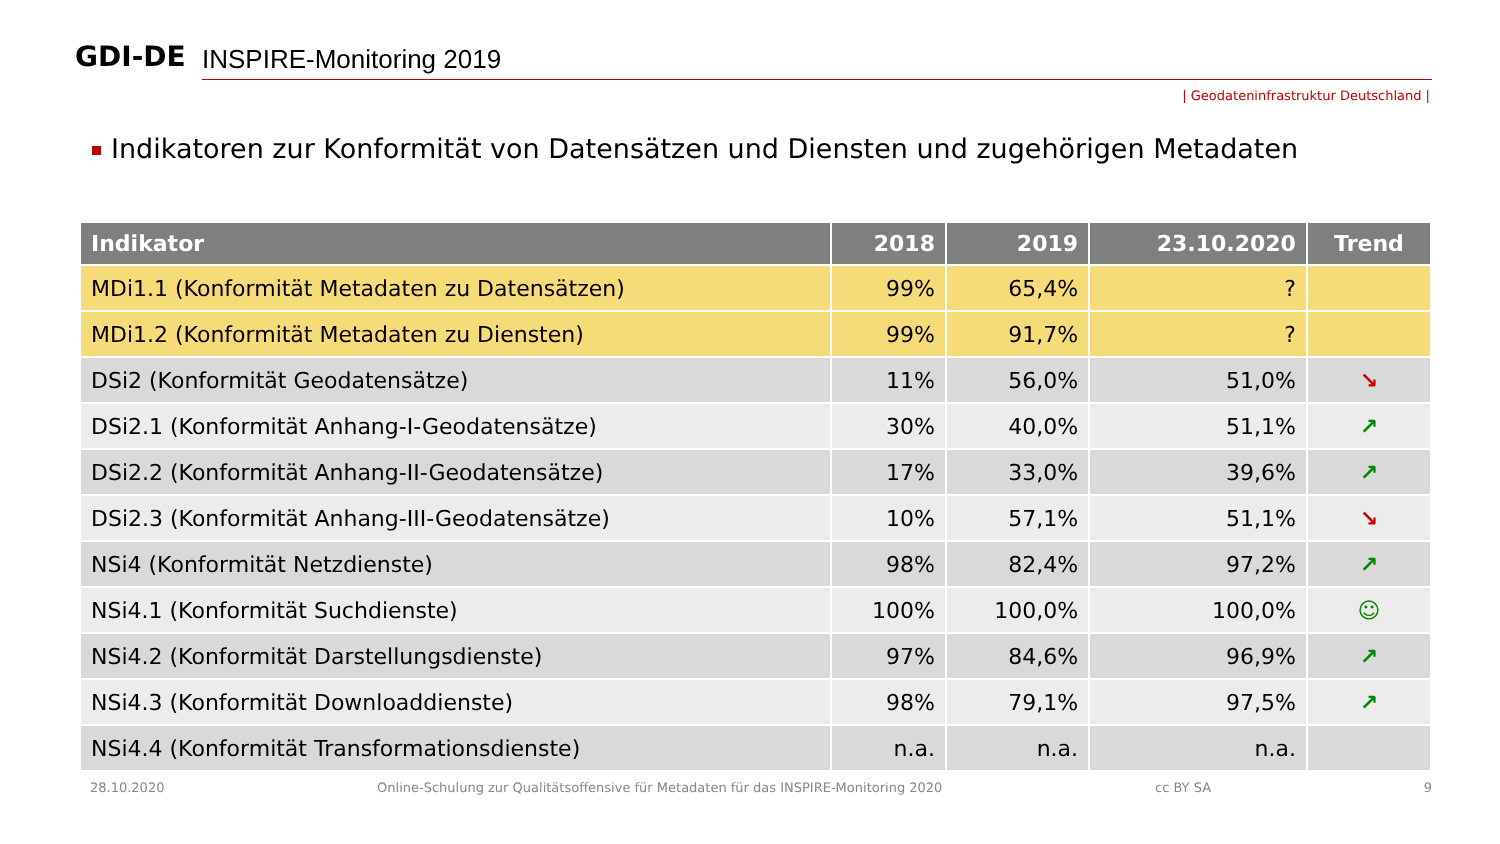GDI-DE INSPIRE-Monitoring 2019
| Geodateninfrastruktur Deutschland |
Indikatoren zur Konformität von Datensätzen und Diensten und zugehörigen Metadaten
| Indikator | 2018 | 2019 | 23.10.2020 | Trend |
| --- | --- | --- | --- | --- |
| MDi1.1 (Konformität Metadaten zu Datensätzen) | 99% | 65,4% | ? | |
| MDi1.2 (Konformität Metadaten zu Diensten) | 99% | 91,7% | ? | |
| DSi2 (Konformität Geodatensätze) | 11% | 56,0% | 51,0% | ↘ |
| DSi2.1 (Konformität Anhang-I-Geodatensätze) | 30% | 40,0% | 51,1% | ↗ |
| DSi2.2 (Konformität Anhang-II-Geodatensätze) | 17% | 33,0% | 39,6% | ↗ |
| DSi2.3 (Konformität Anhang-III-Geodatensätze) | 10% | 57,1% | 51,1% | ↘ |
| NSi4 (Konformität Netzdienste) | 98% | 82,4% | 97,2% | ↗ |
| NSi4.1 (Konformität Suchdienste) | 100% | 100,0% | 100,0% | ☺ |
| NSi4.2 (Konformität Darstellungsdienste) | 97% | 84,6% | 96,9% | ↗ |
| NSi4.3 (Konformität Downloaddienste) | 98% | 79,1% | 97,5% | ↗ |
| NSi4.4 (Konformität Transformationsdienste) | n.a. | n.a. | n.a. | |
28.10.2020 Online-Schulung zur Qualitätsoffensive für Metadaten für das INSPIRE-Monitoring 2020 cc BY SA 9